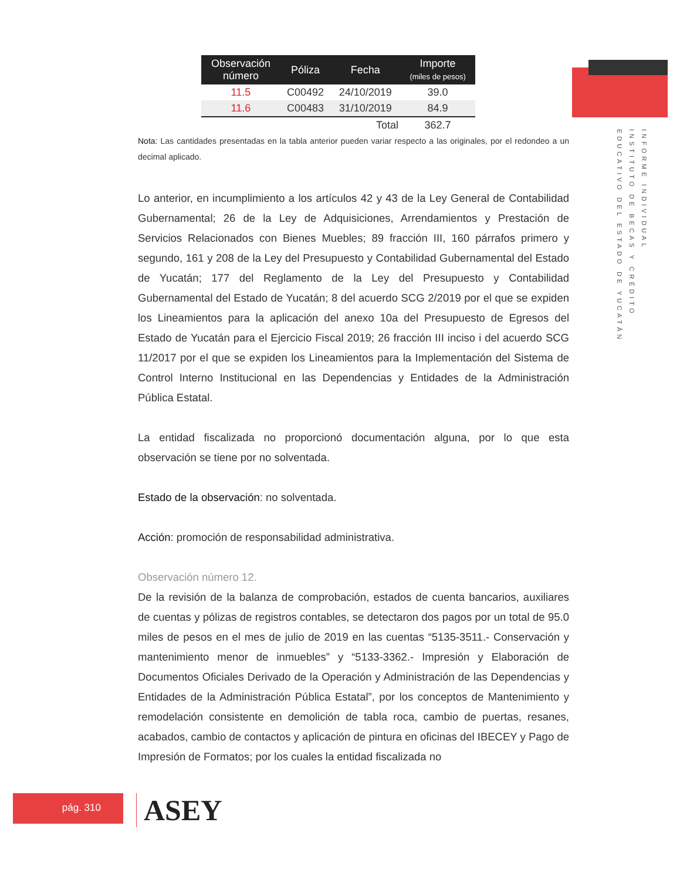INFORME INDIVIDUAL
INSTITUTO DE BECAS Y CRÉDITO
EDUCATIVO DEL ESTADO DE YUCATÁN
| Observación número | Póliza | Fecha | Importe (miles de pesos) |
| --- | --- | --- | --- |
| 11.5 | C00492 | 24/10/2019 | 39.0 |
| 11.6 | C00483 | 31/10/2019 | 84.9 |
| | | Total | 362.7 |
Nota: Las cantidades presentadas en la tabla anterior pueden variar respecto a las originales, por el redondeo a un decimal aplicado.
Lo anterior, en incumplimiento a los artículos 42 y 43 de la Ley General de Contabilidad Gubernamental; 26 de la Ley de Adquisiciones, Arrendamientos y Prestación de Servicios Relacionados con Bienes Muebles; 89 fracción III, 160 párrafos primero y segundo, 161 y 208 de la Ley del Presupuesto y Contabilidad Gubernamental del Estado de Yucatán; 177 del Reglamento de la Ley del Presupuesto y Contabilidad Gubernamental del Estado de Yucatán; 8 del acuerdo SCG 2/2019 por el que se expiden los Lineamientos para la aplicación del anexo 10a del Presupuesto de Egresos del Estado de Yucatán para el Ejercicio Fiscal 2019; 26 fracción III inciso i del acuerdo SCG 11/2017 por el que se expiden los Lineamientos para la Implementación del Sistema de Control Interno Institucional en las Dependencias y Entidades de la Administración Pública Estatal.
La entidad fiscalizada no proporcionó documentación alguna, por lo que esta observación se tiene por no solventada.
Estado de la observación: no solventada.
Acción: promoción de responsabilidad administrativa.
Observación número 12.
De la revisión de la balanza de comprobación, estados de cuenta bancarios, auxiliares de cuentas y pólizas de registros contables, se detectaron dos pagos por un total de 95.0 miles de pesos en el mes de julio de 2019 en las cuentas “5135-3511.- Conservación y mantenimiento menor de inmuebles” y “5133-3362.- Impresión y Elaboración de Documentos Oficiales Derivado de la Operación y Administración de las Dependencias y Entidades de la Administración Pública Estatal”, por los conceptos de Mantenimiento y remodelación consistente en demolición de tabla roca, cambio de puertas, resanes, acabados, cambio de contactos y aplicación de pintura en oficinas del IBECEY y Pago de Impresión de Formatos; por los cuales la entidad fiscalizada no
pág. 310 ASEY